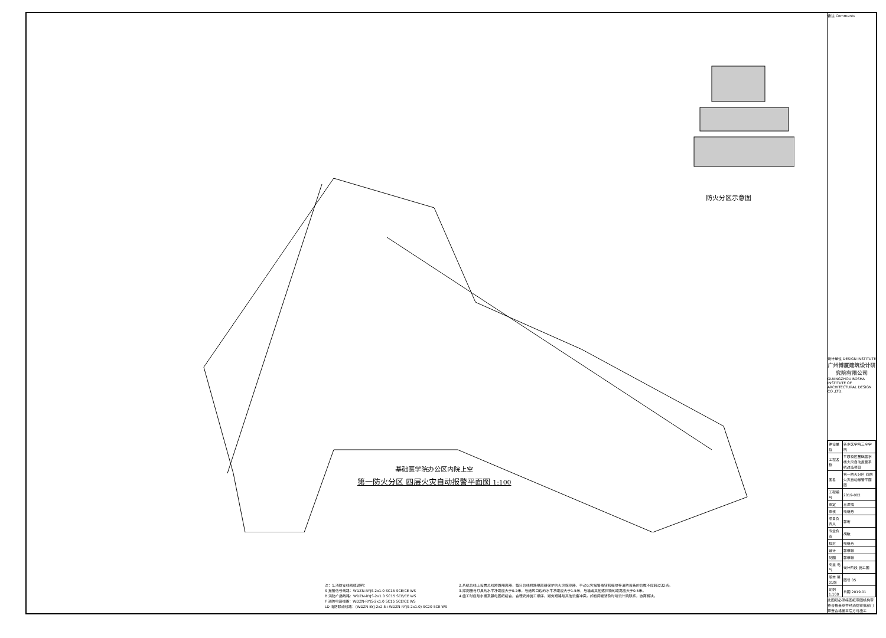防火分区示意图
基础医学院办公区内院上空
第一防火分区 四层火灾自动报警平面图 1:100
注：1.消防支线线缆说明：
S 报警信号线路：WDZN-RYJS-2x1.0 SC15 SCE/CE WS
B 消防广播线路：WDZN-RYJS-2x1.0 SC15 SCE/CE WS
F 消防电话线路：WDZN-RYJS-2x1.0 SC15 SCE/CE WS
LD 消防联动线路：(WDZN-BYJ-2x2.5+WDZN-RYJS-2x1.0) SC20 SCE WS
2.系统总线上设置总线短路隔离器，每只总线短路隔离器保护的火灾探测器、手动火灾报警按钮和模块等消防设备的总数不应超过32点。
3.探测器与灯具的水平净距应大于0.2米，与送风口边的水平净距应大于1.5米，与墙或其他遮挡物的距离应大于0.5米。
4.施工时应与水暖及强电图纸结合，合理安排施工顺序，避免短路与其他设备冲突，如有问题请及时与设计院联系，协商解决。
备注 Comments
设计单位 DESIGN INSTITUTE
广州博厦建筑设计研究院有限公司
GUANGZHOU BOSHA INSTITUTE OF ARCHITECTURAL DESIGN CO.,LTD.
| 建设单位 | 新乡医学院三全学院 |
| 工程名称 | 平原校区基础医学楼火灾自动报警系统改造项目 |
| 图名 | 第一防火分区 四层火灾自动报警平面图 |
| 工程编号 | 2019-002 |
| 审定 | 王洪梅 |
| 审核 | 喻继芳 |
| 项目负责人 | 郭珩 |
| 专业负责 | 胡敏 |
| 校对 | 喻继芳 |
| 设计 | 郭维聪 |
| 制图 | 郭维聪 |
| 专业 电气 | 设计阶段 施工图 |
| 版本 第01版 | 图号 05 |
| 比例 1:100 | 日期 2019.01 |
此图纸必须经图纸审图机构审查合格盖章并经消防审批部门审查合格盖章后方可施工